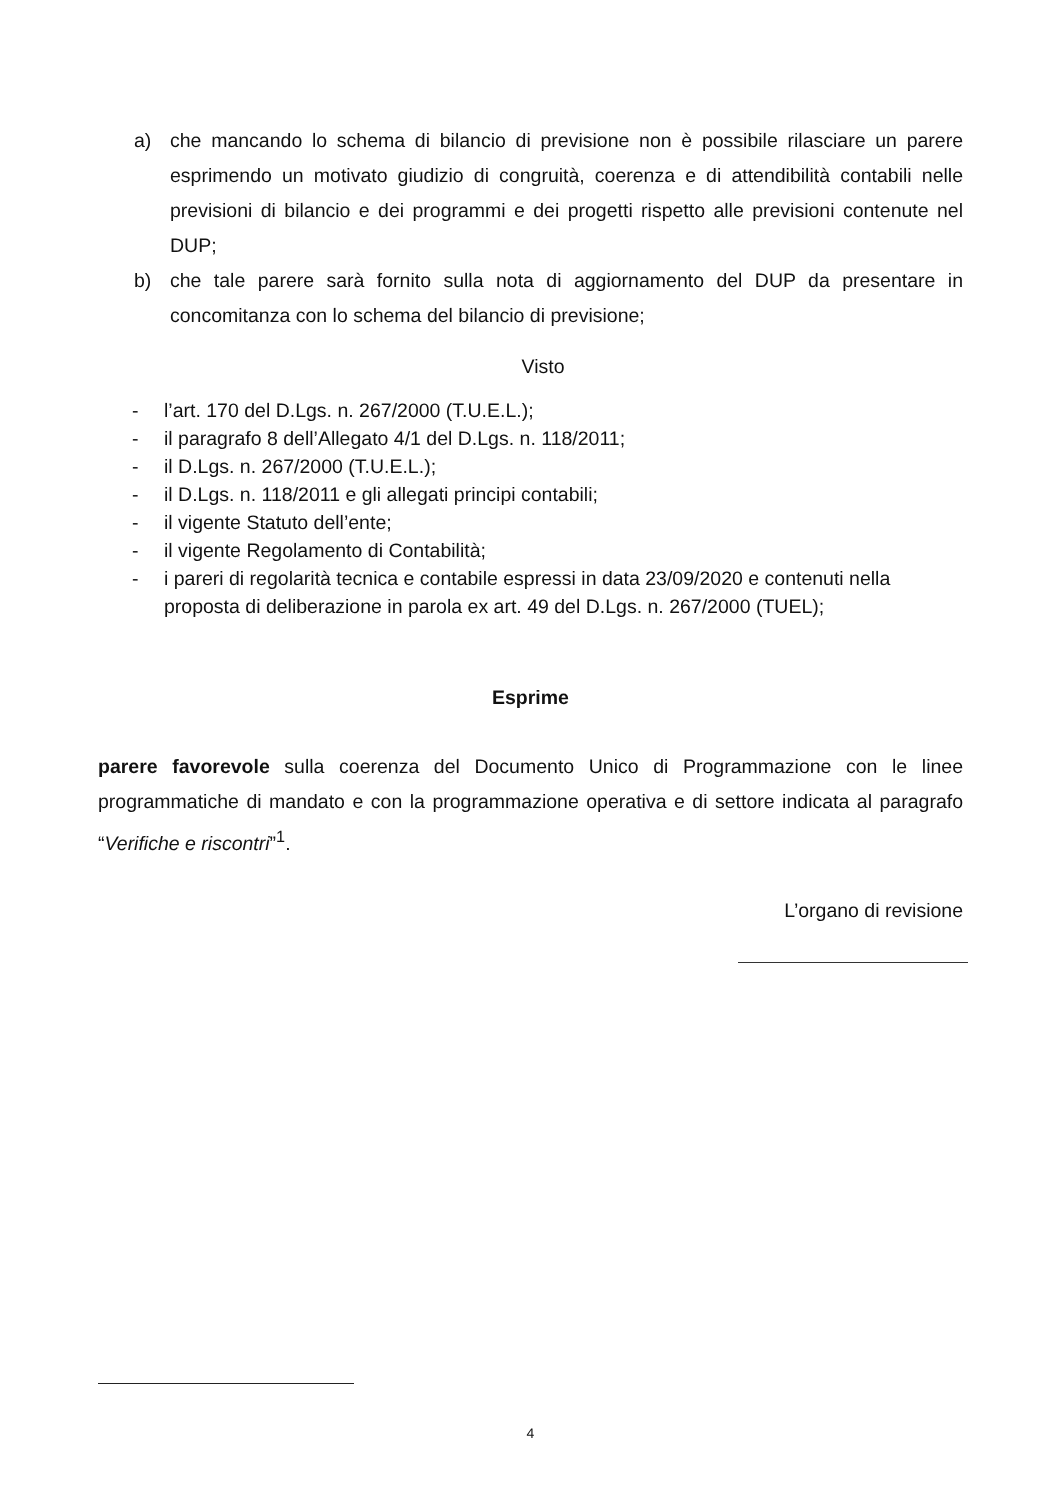a) che mancando lo schema di bilancio di previsione non è possibile rilasciare un parere esprimendo un motivato giudizio di congruità, coerenza e di attendibilità contabili nelle previsioni di bilancio e dei programmi e dei progetti rispetto alle previsioni contenute nel DUP;
b) che tale parere sarà fornito sulla nota di aggiornamento del DUP da presentare in concomitanza con lo schema del bilancio di previsione;
Visto
- l’art. 170 del D.Lgs. n. 267/2000 (T.U.E.L.);
- il paragrafo 8 dell’Allegato 4/1 del D.Lgs. n. 118/2011;
- il D.Lgs. n. 267/2000 (T.U.E.L.);
- il D.Lgs. n. 118/2011 e gli allegati principi contabili;
- il vigente Statuto dell’ente;
- il vigente Regolamento di Contabilità;
- i pareri di regolarità tecnica e contabile espressi in data 23/09/2020 e contenuti nella proposta di deliberazione in parola ex art. 49 del D.Lgs. n. 267/2000 (TUEL);
Esprime
parere favorevole sulla coerenza del Documento Unico di Programmazione con le linee programmatiche di mandato e con la programmazione operativa e di settore indicata al paragrafo “Verifiche e riscontri”<sup>1</sup>.
L’organo di revisione
4